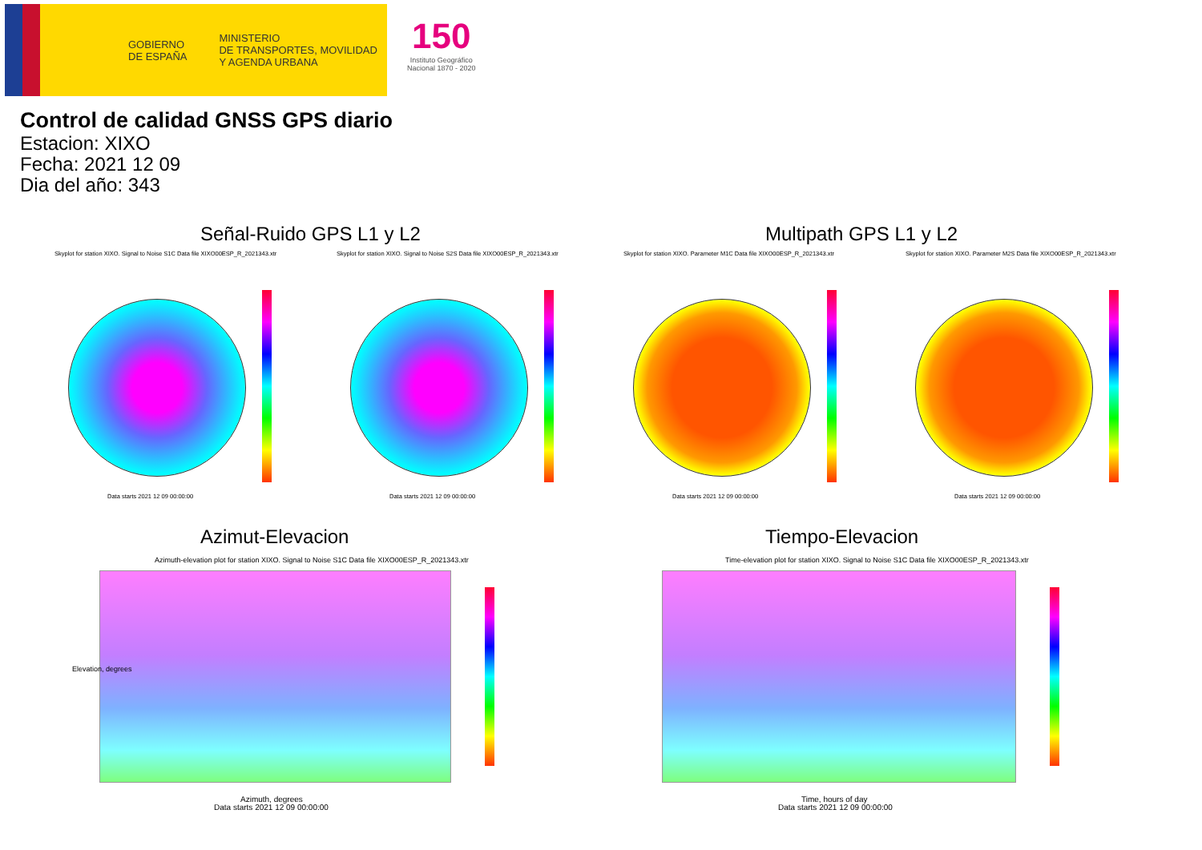GOBIERNO
DE ESPAÑA
MINISTERIO
DE TRANSPORTES, MOVILIDAD
Y AGENDA URBANA
150
Instituto Geográfico
Nacional 1870 - 2020
Control de calidad GNSS GPS diario
Estacion: XIXO
Fecha: 2021 12 09
Dia del año: 343
Señal-Ruido GPS L1 y L2 Multipath GPS L1 y L2
Skyplot for station XIXO. Signal to Noise S1C Data file XIXO00ESP_R_2021343.xtr
Skyplot for station XIXO. Signal to Noise S2S Data file XIXO00ESP_R_2021343.xtr
Skyplot for station XIXO. Parameter M1C Data file XIXO00ESP_R_2021343.xtr
Skyplot for station XIXO. Parameter M2S Data file XIXO00ESP_R_2021343.xtr
Data starts 2021 12 09 00:00:00
Data starts 2021 12 09 00:00:00
Data starts 2021 12 09 00:00:00
Data starts 2021 12 09 00:00:00
Azimut-Elevacion Tiempo-Elevacion
Azimuth-elevation plot for station XIXO. Signal to Noise S1C Data file XIXO00ESP_R_2021343.xtr
Time-elevation plot for station XIXO. Signal to Noise S1C Data file XIXO00ESP_R_2021343.xtr
Elevation, degrees
Azimuth, degrees
Data starts 2021 12 09 00:00:00
Time, hours of day
Data starts 2021 12 09 00:00:00